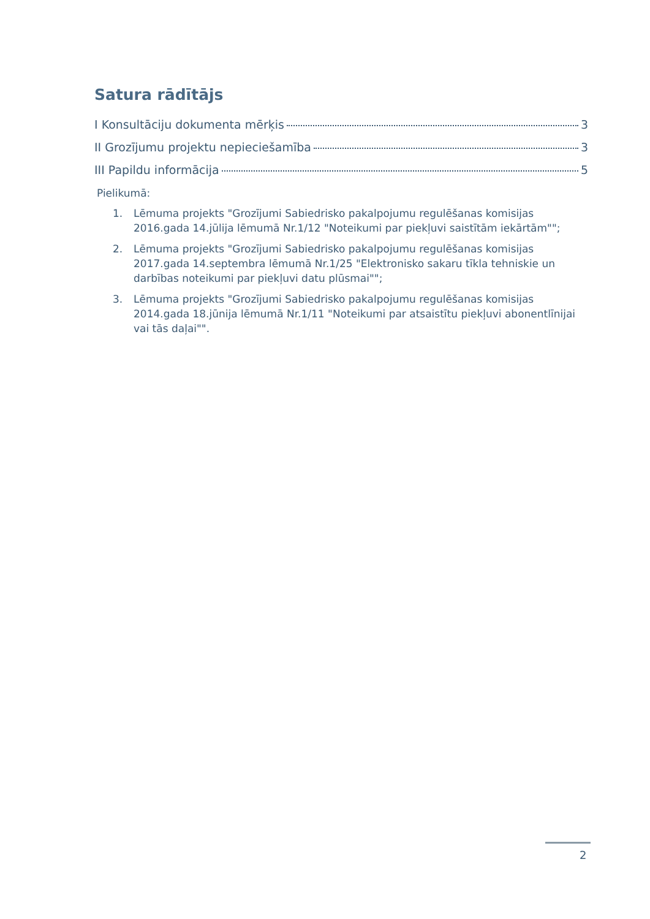Satura rādītājs
I Konsultāciju dokumenta mērķis 3
II Grozījumu projektu nepieciešamība 3
III Papildu informācija 5
Pielikumā:
1. Lēmuma projekts "Grozījumi Sabiedrisko pakalpojumu regulēšanas komisijas 2016.gada 14.jūlija lēmumā Nr.1/12 "Noteikumi par piekļuvi saistītām iekārtām"";
2. Lēmuma projekts "Grozījumi Sabiedrisko pakalpojumu regulēšanas komisijas 2017.gada 14.septembra lēmumā Nr.1/25 "Elektronisko sakaru tīkla tehniskie un darbības noteikumi par piekļuvi datu plūsmai"";
3. Lēmuma projekts "Grozījumi Sabiedrisko pakalpojumu regulēšanas komisijas 2014.gada 18.jūnija lēmumā Nr.1/11 "Noteikumi par atsaistītu piekļuvi abonentlīnijai vai tās daļai"".
2